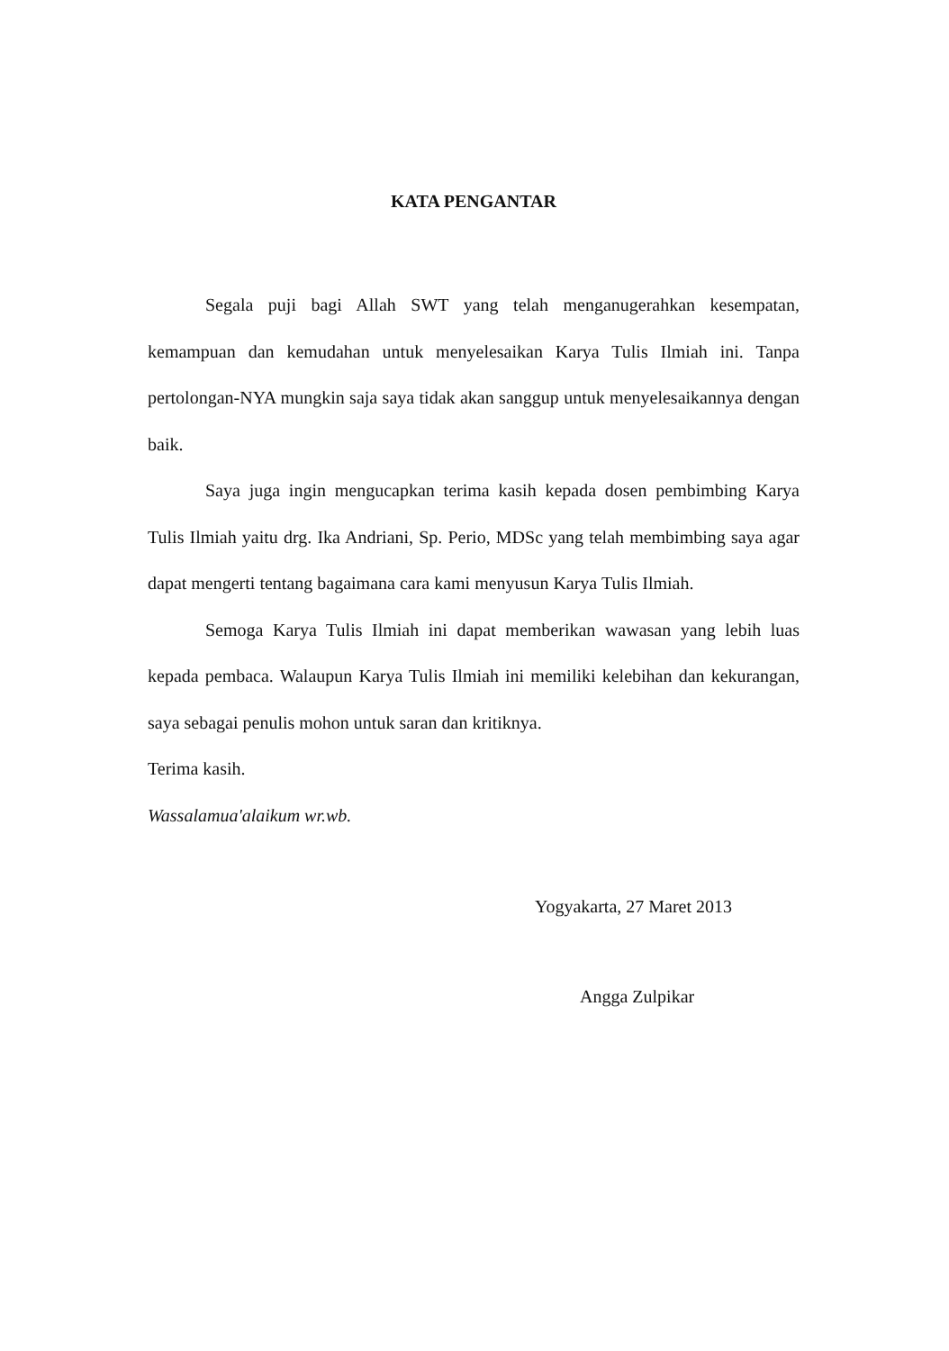KATA PENGANTAR
Segala puji bagi Allah SWT yang telah menganugerahkan kesempatan, kemampuan dan kemudahan untuk menyelesaikan Karya Tulis Ilmiah ini. Tanpa pertolongan-NYA mungkin saja saya tidak akan sanggup untuk menyelesaikannya dengan baik.
Saya juga ingin mengucapkan terima kasih kepada dosen pembimbing Karya Tulis Ilmiah yaitu drg. Ika Andriani, Sp. Perio, MDSc yang telah membimbing saya agar dapat mengerti tentang bagaimana cara kami menyusun Karya Tulis Ilmiah.
Semoga Karya Tulis Ilmiah ini dapat memberikan wawasan yang lebih luas kepada pembaca. Walaupun Karya Tulis Ilmiah ini memiliki kelebihan dan kekurangan, saya sebagai penulis mohon untuk saran dan kritiknya.
Terima kasih.
Wassalamua'alaikum wr.wb.
Yogyakarta, 27 Maret 2013
Angga Zulpikar